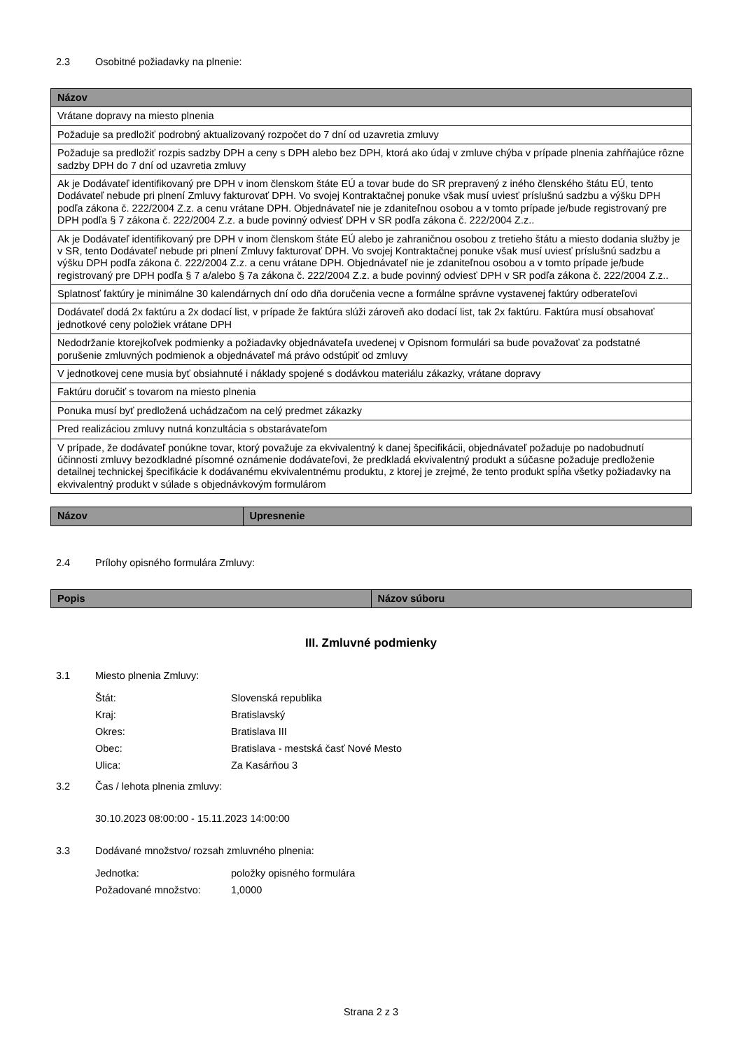2.3 Osobitné požiadavky na plnenie:
| Názov |
| --- |
| Vrátane dopravy na miesto plnenia |
| Požaduje sa predložiť podrobný aktualizovaný rozpočet do 7 dní od uzavretia zmluvy |
| Požaduje sa predložiť rozpis sadzby DPH a ceny s DPH alebo bez DPH, ktorá ako údaj v zmluve chýba v prípade plnenia zahŕňajúce rôzne sadzby DPH do 7 dní od uzavretia zmluvy |
| Ak je Dodávateľ identifikovaný pre DPH v inom členskom štáte EÚ a tovar bude do SR prepravený z iného členského štátu EÚ, tento Dodávateľ nebude pri plnení Zmluvy fakturovať DPH. Vo svojej Kontraktačnej ponuke však musí uviesť príslušnú sadzbu a výšku DPH podľa zákona č. 222/2004 Z.z. a cenu vrátane DPH. Objednávateľ nie je zdaniteľnou osobou a v tomto prípade je/bude registrovaný pre DPH podľa § 7 zákona č. 222/2004 Z.z. a bude povinný odviesť DPH v SR podľa zákona č. 222/2004 Z.z.. |
| Ak je Dodávateľ identifikovaný pre DPH v inom členskom štáte EÚ alebo je zahraničnou osobou z tretieho štátu a miesto dodania služby je v SR, tento Dodávateľ nebude pri plnení Zmluvy fakturovať DPH. Vo svojej Kontraktačnej ponuke však musí uviesť príslušnú sadzbu a výšku DPH podľa zákona č. 222/2004 Z.z. a cenu vrátane DPH. Objednávateľ nie je zdaniteľnou osobou a v tomto prípade je/bude registrovaný pre DPH podľa § 7 a/alebo § 7a zákona č. 222/2004 Z.z. a bude povinný odviesť DPH v SR podľa zákona č. 222/2004 Z.z.. |
| Splatnosť faktúry je minimálne 30 kalendárnych dní odo dňa doručenia vecne a formálne správne vystavenej faktúry odberateľovi |
| Dodávateľ dodá 2x faktúru a 2x dodací list, v prípade že faktúra slúži zároveň ako dodací list, tak 2x faktúru. Faktúra musí obsahovať jednotkové ceny položiek vrátane DPH |
| Nedodržanie ktorejkoľvek podmienky a požiadavky objednávateľa uvedenej v Opisnom formulári sa bude považovať za podstatné porušenie zmluvných podmienok a objednávateľ má právo odstúpiť od zmluvy |
| V jednotkovej cene musia byť obsiahnuté i náklady spojené s dodávkou materiálu zákazky, vrátane dopravy |
| Faktúru doručiť s tovarom na miesto plnenia |
| Ponuka musí byť predložená uchádzačom na celý predmet zákazky |
| Pred realizáciou zmluvy nutná konzultácia s obstarávateľom |
| V prípade, že dodávateľ ponúkne tovar, ktorý považuje za ekvivalentný k danej špecifikácii, objednávateľ požaduje po nadobudnutí účinnosti zmluvy bezodkladné písomné oznámenie dodávateľovi, že predkladá ekvivalentný produkt a súčasne požaduje predloženie detailnej technickej špecifikácie k dodávanému ekvivalentnému produktu, z ktorej je zrejmé, že tento produkt spĺňa všetky požiadavky na ekvivalentný produkt v súlade s objednávkovým formulárom |
| Názov | Upresnenie |
| --- | --- |
2.4 Prílohy opisného formulára Zmluvy:
| Popis | Názov súboru |
| --- | --- |
III. Zmluvné podmienky
3.1 Miesto plnenia Zmluvy:
Štát: Slovenská republika
Kraj: Bratislavský
Okres: Bratislava III
Obec: Bratislava - mestská časť Nové Mesto
Ulica: Za Kasárňou 3
3.2 Čas / lehota plnenia zmluvy:
30.10.2023 08:00:00 - 15.11.2023 14:00:00
3.3 Dodávané množstvo/ rozsah zmluvného plnenia:
Jednotka: položky opisného formulára
Požadované množstvo: 1,0000
Strana 2 z 3